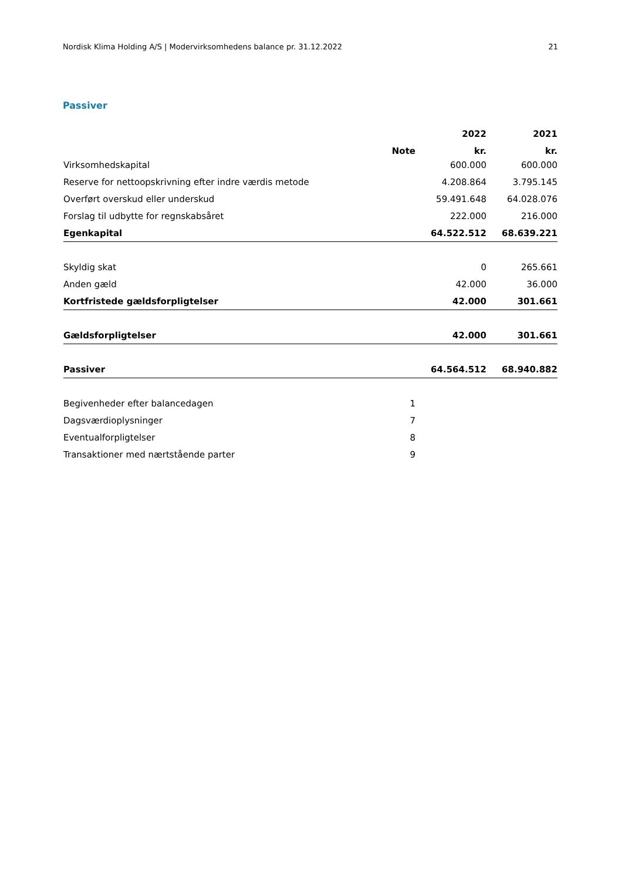Nordisk Klima Holding A/S | Modervirksomhedens balance pr. 31.12.2022 21
Passiver
| | | 2022 | 2021 |
| --- | --- | --- | --- |
| | Note | kr. | kr. |
| Virksomhedskapital | | 600.000 | 600.000 |
| Reserve for nettoopskrivning efter indre værdis metode | | 4.208.864 | 3.795.145 |
| Overført overskud eller underskud | | 59.491.648 | 64.028.076 |
| Forslag til udbytte for regnskabsåret | | 222.000 | 216.000 |
| Egenkapital | | 64.522.512 | 68.639.221 |
| Skyldig skat | | 0 | 265.661 |
| Anden gæld | | 42.000 | 36.000 |
| Kortfristede gældsforpligtelser | | 42.000 | 301.661 |
| Gældsforpligtelser | | 42.000 | 301.661 |
| Passiver | | 64.564.512 | 68.940.882 |
| Begivenheder efter balancedagen | 1 | | |
| Dagsværdioplysninger | 7 | | |
| Eventualforpligtelser | 8 | | |
| Transaktioner med nærtstående parter | 9 | | |